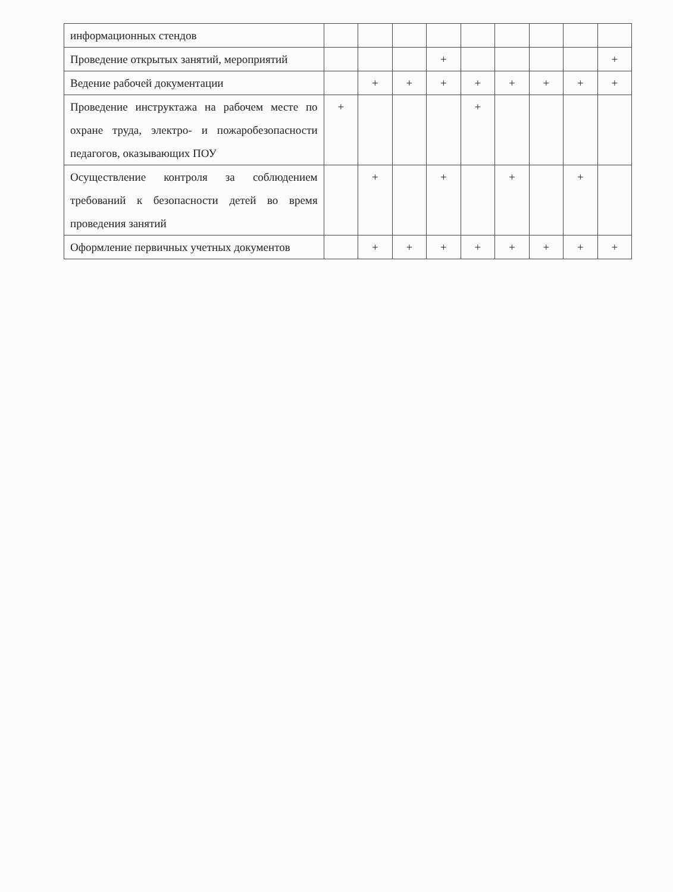| информационных стендов | | | | | | | | | |
| Проведение открытых занятий, мероприятий | | | | + | | | | | + |
| Ведение рабочей документации | | + | + | + | + | + | + | + | + |
| Проведение инструктажа на рабочем месте по охране труда, электро- и пожаробезопасности педагогов, оказывающих ПОУ | + | | | | + | | | | |
| Осуществление контроля за соблюдением требований к безопасности детей во время проведения занятий | | + | | + | | + | | + | |
| Оформление первичных учетных документов | | + | + | + | + | + | + | + | + |